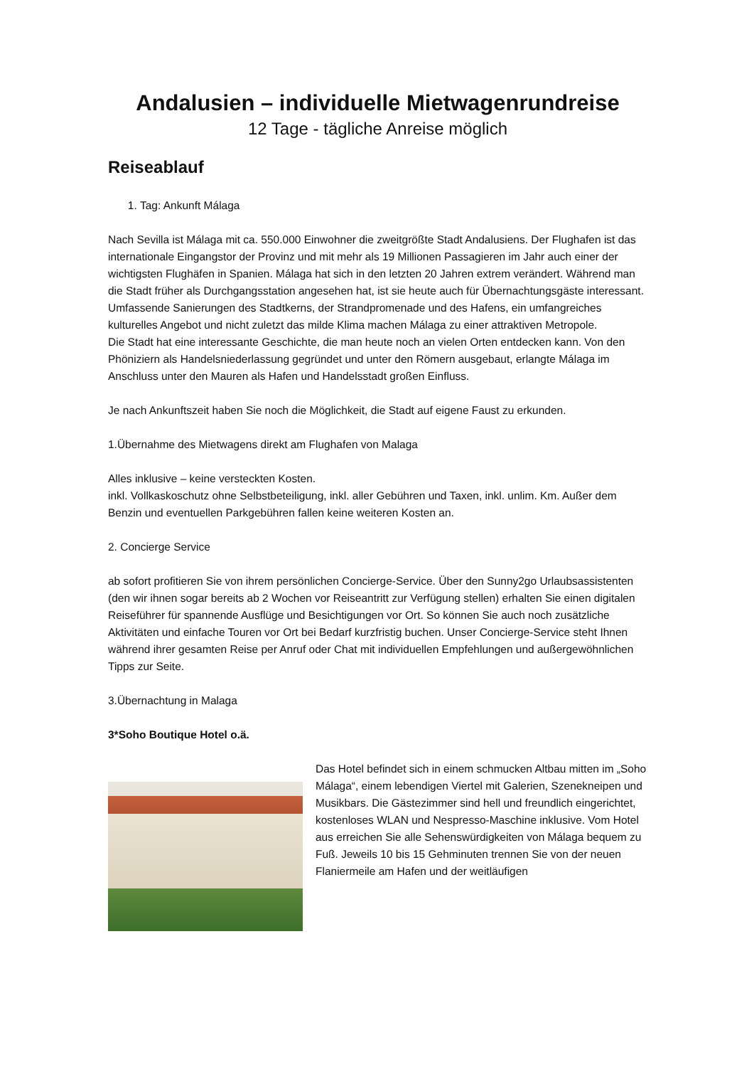Andalusien – individuelle Mietwagenrundreise
12 Tage - tägliche Anreise möglich
Reiseablauf
1. Tag: Ankunft Málaga
Nach Sevilla ist Málaga mit ca. 550.000 Einwohner die zweitgrößte Stadt Andalusiens. Der Flughafen ist das internationale Eingangstor der Provinz und mit mehr als 19 Millionen Passagieren im Jahr auch einer der wichtigsten Flughäfen in Spanien. Málaga hat sich in den letzten 20 Jahren extrem verändert. Während man die Stadt früher als Durchgangsstation angesehen hat, ist sie heute auch für Übernachtungsgäste interessant. Umfassende Sanierungen des Stadtkerns, der Strandpromenade und des Hafens, ein umfangreiches kulturelles Angebot und nicht zuletzt das milde Klima machen Málaga zu einer attraktiven Metropole.
Die Stadt hat eine interessante Geschichte, die man heute noch an vielen Orten entdecken kann. Von den Phöniziern als Handelsniederlassung gegründet und unter den Römern ausgebaut, erlangte Málaga im Anschluss unter den Mauren als Hafen und Handelsstadt großen Einfluss.
Je nach Ankunftszeit haben Sie noch die Möglichkeit, die Stadt auf eigene Faust zu erkunden.
1.Übernahme des Mietwagens direkt am Flughafen von Malaga
Alles inklusive – keine versteckten Kosten.
inkl. Vollkaskoschutz ohne Selbstbeteiligung, inkl. aller Gebühren und Taxen, inkl. unlim. Km. Außer dem Benzin und eventuellen Parkgebühren fallen keine weiteren Kosten an.
2. Concierge Service
ab sofort profitieren Sie von ihrem persönlichen Concierge-Service. Über den Sunny2go Urlaubsassistenten (den wir ihnen sogar bereits ab 2 Wochen vor Reiseantritt zur Verfügung stellen) erhalten Sie einen digitalen Reiseführer für spannende Ausflüge und Besichtigungen vor Ort. So können Sie auch noch zusätzliche Aktivitäten und einfache Touren vor Ort bei Bedarf kurzfristig buchen. Unser Concierge-Service steht Ihnen während ihrer gesamten Reise per Anruf oder Chat mit individuellen Empfehlungen und außergewöhnlichen Tipps zur Seite.
3.Übernachtung in Malaga
3*Soho Boutique Hotel o.ä.
Das Hotel befindet sich in einem schmucken Altbau mitten im „Soho Málaga“, einem lebendigen Viertel mit Galerien, Szenekneipen und Musikbars. Die Gästezimmer sind hell und freundlich eingerichtet, kostenloses WLAN und Nespresso-Maschine inklusive. Vom Hotel aus erreichen Sie alle Sehenswürdigkeiten von Málaga bequem zu Fuß. Jeweils 10 bis 15 Gehminuten trennen Sie von der neuen Flaniermeile am Hafen und der weitläufigen